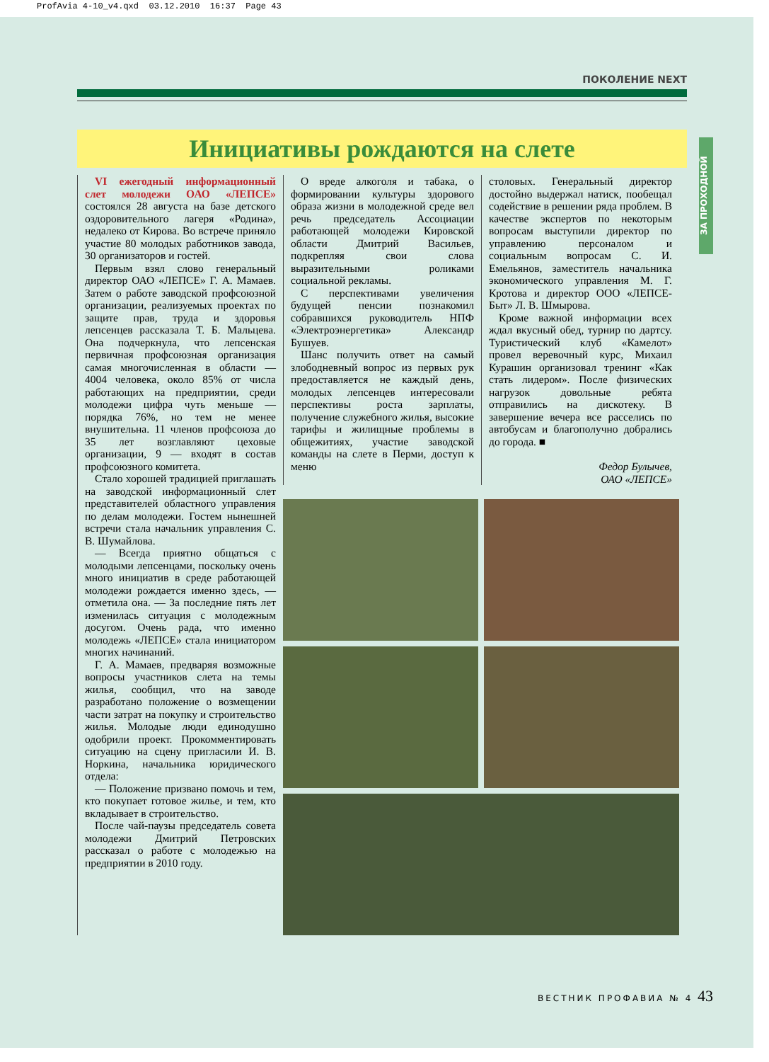ProfAvia 4-10_v4.qxd 03.12.2010 16:37 Page 43
ПОКОЛЕНИЕ NEXT
Инициативы рождаются на слете
VI ежегодный информационный слет молодежи ОАО «ЛЕПСЕ» состоялся 28 августа на базе детского оздоровительного лагеря «Родина», недалеко от Кирова. Во встрече приняло участие 80 молодых работников завода, 30 организаторов и гостей.
Первым взял слово генеральный директор ОАО «ЛЕПСЕ» Г. А. Мамаев. Затем о работе заводской профсоюзной организации, реализуемых проектах по защите прав, труда и здоровья лепсенцев рассказала Т. Б. Мальцева. Она подчеркнула, что лепсенская первичная профсоюзная организация самая многочисленная в области — 4004 человека, около 85% от числа работающих на предприятии, среди молодежи цифра чуть меньше — порядка 76%, но тем не менее внушительна. 11 членов профсоюза до 35 лет возглавляют цеховые организации, 9 — входят в состав профсоюзного комитета.
Стало хорошей традицией приглашать на заводской информационный слет представителей областного управления по делам молодежи. Гостем нынешней встречи стала начальник управления С. В. Шумайлова.
— Всегда приятно общаться с молодыми лепсенцами, поскольку очень много инициатив в среде работающей молодежи рождается именно здесь, — отметила она. — За последние пять лет изменилась ситуация с молодежным досугом. Очень рада, что именно молодежь «ЛЕПСЕ» стала инициатором многих начинаний.
Г. А. Мамаев, предваряя возможные вопросы участников слета на темы жилья, сообщил, что на заводе разработано положение о возмещении части затрат на покупку и строительство жилья. Молодые люди единодушно одобрили проект. Прокомментировать ситуацию на сцену пригласили И. В. Норкина, начальника юридического отдела:
— Положение призвано помочь и тем, кто покупает готовое жилье, и тем, кто вкладывает в строительство.
После чай-паузы председатель совета молодежи Дмитрий Петровских рассказал о работе с молодежью на предприятии в 2010 году.
О вреде алкоголя и табака, о формировании культуры здорового образа жизни в молодежной среде вел речь председатель Ассоциации работающей молодежи Кировской области Дмитрий Васильев, подкрепляя свои слова выразительными роликами социальной рекламы.
С перспективами увеличения будущей пенсии познакомил собравшихся руководитель НПФ «Электроэнергетика» Александр Бушуев.
Шанс получить ответ на самый злободневный вопрос из первых рук предоставляется не каждый день, молодых лепсенцев интересовали перспективы роста зарплаты, получение служебного жилья, высокие тарифы и жилищные проблемы в общежитиях, участие заводской команды на слете в Перми, доступ к меню
столовых. Генеральный директор достойно выдержал натиск, пообещал содействие в решении ряда проблем. В качестве экспертов по некоторым вопросам выступили директор по управлению персоналом и социальным вопросам С. И. Емельянов, заместитель начальника экономического управления М. Г. Кротова и директор ООО «ЛЕПСЕ-Быт» Л. В. Шмырова.
Кроме важной информации всех ждал вкусный обед, турнир по дартсу. Туристический клуб «Камелот» провел веревочный курс, Михаил Курашин организовал тренинг «Как стать лидером». После физических нагрузок довольные ребята отправились на дискотеку. В завершение вечера все расселись по автобусам и благополучно добрались до города. ■
Федор Булычев,
ОАО «ЛЕПСЕ»
ЗА ПРОХОДНОЙ
ВЕСТНИК ПРОФАВИА № 4 43